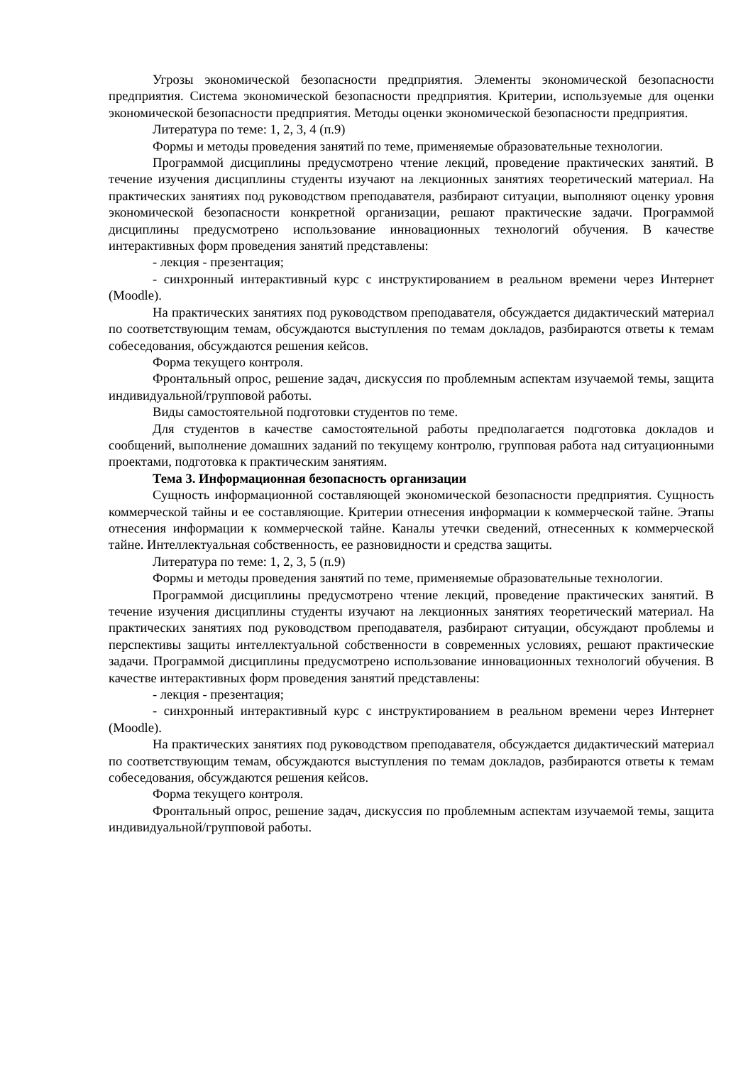Угрозы экономической безопасности предприятия. Элементы экономической безопасности предприятия. Система экономической безопасности предприятия. Критерии, используемые для оценки экономической безопасности предприятия. Методы оценки экономической безопасности предприятия.
Литература по теме: 1, 2, 3, 4 (п.9)
Формы и методы проведения занятий по теме, применяемые образовательные технологии.
Программой дисциплины предусмотрено чтение лекций, проведение практических занятий. В течение изучения дисциплины студенты изучают на лекционных занятиях теоретический материал. На практических занятиях под руководством преподавателя, разбирают ситуации, выполняют оценку уровня экономической безопасности конкретной организации, решают практические задачи. Программой дисциплины предусмотрено использование инновационных технологий обучения. В качестве интерактивных форм проведения занятий представлены:
- лекция - презентация;
- синхронный интерактивный курс с инструктированием в реальном времени через Интернет (Moodle).
На практических занятиях под руководством преподавателя, обсуждается дидактический материал по соответствующим темам, обсуждаются выступления по темам докладов, разбираются ответы к темам собеседования, обсуждаются решения кейсов.
Форма текущего контроля.
Фронтальный опрос, решение задач, дискуссия по проблемным аспектам изучаемой темы, защита индивидуальной/групповой работы.
Виды самостоятельной подготовки студентов по теме.
Для студентов в качестве самостоятельной работы предполагается подготовка докладов и сообщений, выполнение домашних заданий по текущему контролю, групповая работа над ситуационными проектами, подготовка к практическим занятиям.
Тема 3. Информационная безопасность организации
Сущность информационной составляющей экономической безопасности предприятия. Сущность коммерческой тайны и ее составляющие. Критерии отнесения информации к коммерческой тайне. Этапы отнесения информации к коммерческой тайне. Каналы утечки сведений, отнесенных к коммерческой тайне. Интеллектуальная собственность, ее разновидности и средства защиты.
Литература по теме: 1, 2, 3, 5 (п.9)
Формы и методы проведения занятий по теме, применяемые образовательные технологии.
Программой дисциплины предусмотрено чтение лекций, проведение практических занятий. В течение изучения дисциплины студенты изучают на лекционных занятиях теоретический материал. На практических занятиях под руководством преподавателя, разбирают ситуации, обсуждают проблемы и перспективы защиты интеллектуальной собственности в современных условиях, решают практические задачи. Программой дисциплины предусмотрено использование инновационных технологий обучения. В качестве интерактивных форм проведения занятий представлены:
- лекция - презентация;
- синхронный интерактивный курс с инструктированием в реальном времени через Интернет (Moodle).
На практических занятиях под руководством преподавателя, обсуждается дидактический материал по соответствующим темам, обсуждаются выступления по темам докладов, разбираются ответы к темам собеседования, обсуждаются решения кейсов.
Форма текущего контроля.
Фронтальный опрос, решение задач, дискуссия по проблемным аспектам изучаемой темы, защита индивидуальной/групповой работы.